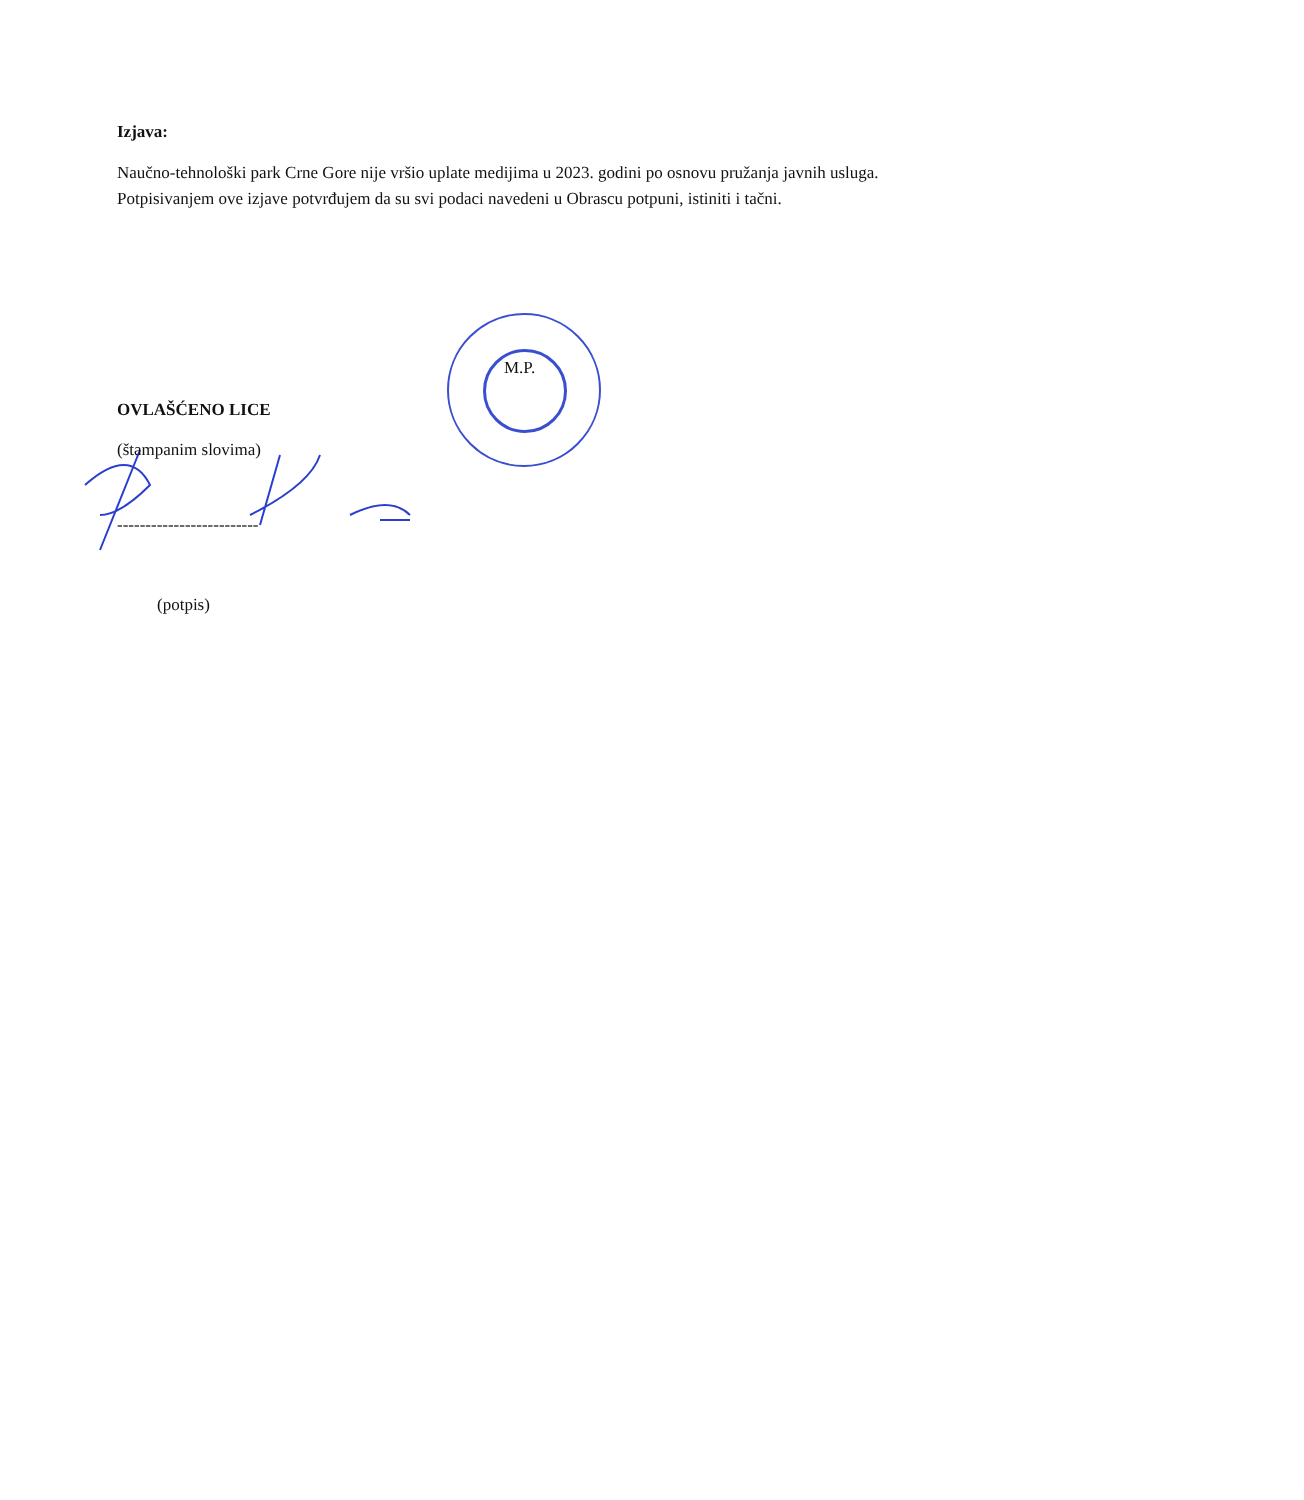Izjava:
Naučno-tehnološki park Crne Gore nije vršio uplate medijima u 2023. godini po osnovu pružanja javnih usluga. Potpisivanjem ove izjave potvrđujem da su svi podaci navedeni u Obrascu potpuni, istiniti i tačni.
M.P.
OVLAŠĆENO LICE
(štampanim slovima)
-------------------------
(potpis)